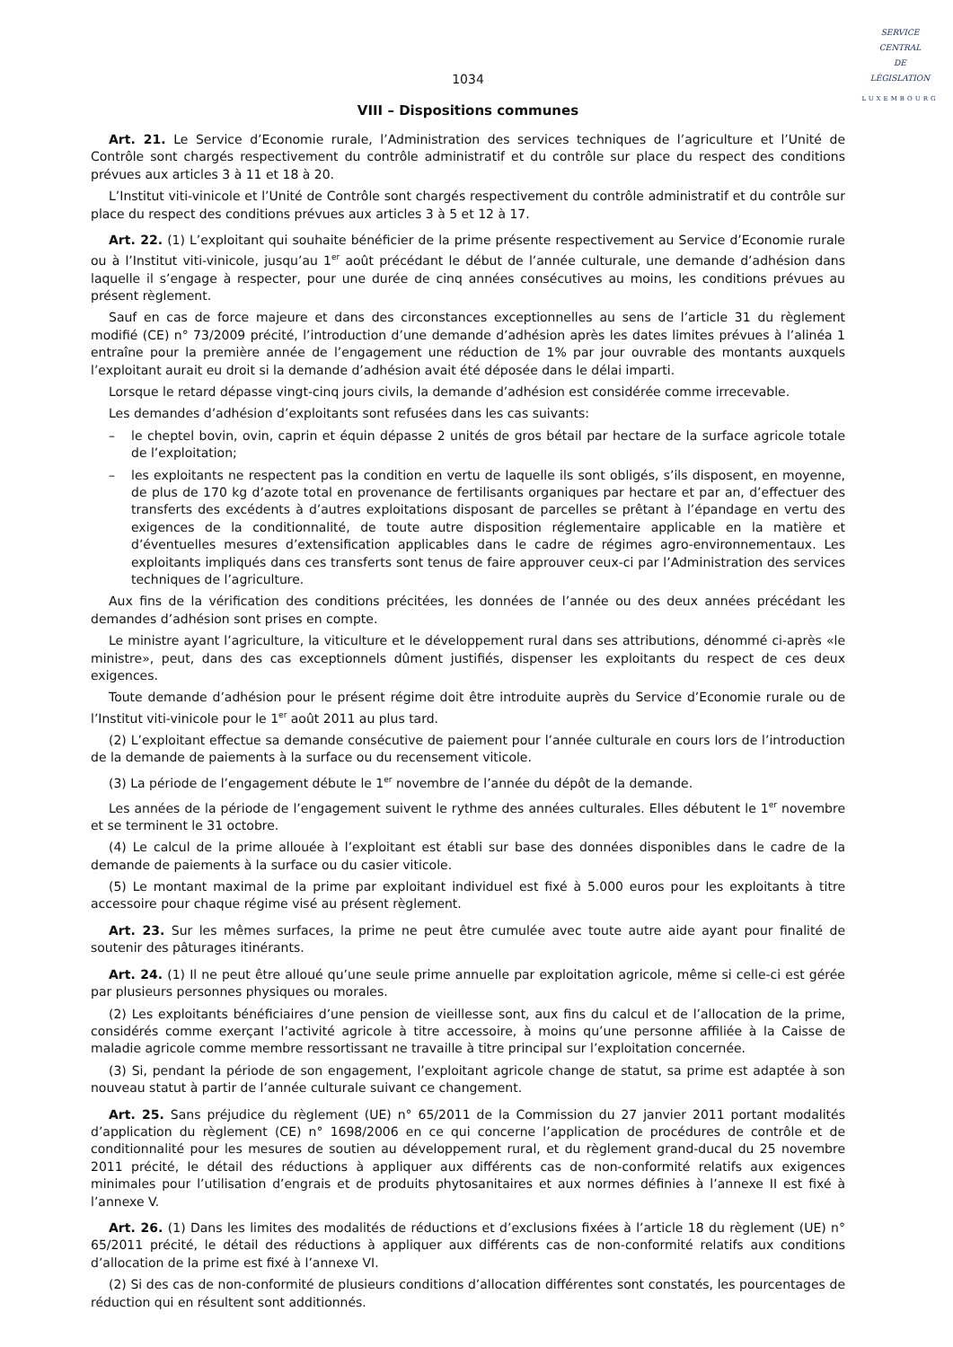SERVICE
CENTRAL
DE
LÉGISLATION
LUXEMBOURG
1034
VIII – Dispositions communes
Art. 21. Le Service d’Economie rurale, l’Administration des services techniques de l’agriculture et l’Unité de Contrôle sont chargés respectivement du contrôle administratif et du contrôle sur place du respect des conditions prévues aux articles 3 à 11 et 18 à 20.
L’Institut viti-vinicole et l’Unité de Contrôle sont chargés respectivement du contrôle administratif et du contrôle sur place du respect des conditions prévues aux articles 3 à 5 et 12 à 17.
Art. 22. (1) L’exploitant qui souhaite bénéficier de la prime présente respectivement au Service d’Economie rurale ou à l’Institut viti-vinicole, jusqu’au 1<sup>er</sup> août précédant le début de l’année culturale, une demande d’adhésion dans laquelle il s’engage à respecter, pour une durée de cinq années consécutives au moins, les conditions prévues au présent règlement.
Sauf en cas de force majeure et dans des circonstances exceptionnelles au sens de l’article 31 du règlement modifié (CE) n° 73/2009 précité, l’introduction d’une demande d’adhésion après les dates limites prévues à l’alinéa 1 entraîne pour la première année de l’engagement une réduction de 1% par jour ouvrable des montants auxquels l’exploitant aurait eu droit si la demande d’adhésion avait été déposée dans le délai imparti.
Lorsque le retard dépasse vingt-cinq jours civils, la demande d’adhésion est considérée comme irrecevable.
Les demandes d’adhésion d’exploitants sont refusées dans les cas suivants:
– le cheptel bovin, ovin, caprin et équin dépasse 2 unités de gros bétail par hectare de la surface agricole totale de l’exploitation;
– les exploitants ne respectent pas la condition en vertu de laquelle ils sont obligés, s’ils disposent, en moyenne, de plus de 170 kg d’azote total en provenance de fertilisants organiques par hectare et par an, d’effectuer des transferts des excédents à d’autres exploitations disposant de parcelles se prêtant à l’épandage en vertu des exigences de la conditionnalité, de toute autre disposition réglementaire applicable en la matière et d’éventuelles mesures d’extensification applicables dans le cadre de régimes agro-environnementaux. Les exploitants impliqués dans ces transferts sont tenus de faire approuver ceux-ci par l’Administration des services techniques de l’agriculture.
Aux fins de la vérification des conditions précitées, les données de l’année ou des deux années précédant les demandes d’adhésion sont prises en compte.
Le ministre ayant l’agriculture, la viticulture et le développement rural dans ses attributions, dénommé ci-après «le ministre», peut, dans des cas exceptionnels dûment justifiés, dispenser les exploitants du respect de ces deux exigences.
Toute demande d’adhésion pour le présent régime doit être introduite auprès du Service d’Economie rurale ou de l’Institut viti-vinicole pour le 1<sup>er</sup> août 2011 au plus tard.
(2) L’exploitant effectue sa demande consécutive de paiement pour l’année culturale en cours lors de l’introduction de la demande de paiements à la surface ou du recensement viticole.
(3) La période de l’engagement débute le 1<sup>er</sup> novembre de l’année du dépôt de la demande.
Les années de la période de l’engagement suivent le rythme des années culturales. Elles débutent le 1<sup>er</sup> novembre et se terminent le 31 octobre.
(4) Le calcul de la prime allouée à l’exploitant est établi sur base des données disponibles dans le cadre de la demande de paiements à la surface ou du casier viticole.
(5) Le montant maximal de la prime par exploitant individuel est fixé à 5.000 euros pour les exploitants à titre accessoire pour chaque régime visé au présent règlement.
Art. 23. Sur les mêmes surfaces, la prime ne peut être cumulée avec toute autre aide ayant pour finalité de soutenir des pâturages itinérants.
Art. 24. (1) Il ne peut être alloué qu’une seule prime annuelle par exploitation agricole, même si celle-ci est gérée par plusieurs personnes physiques ou morales.
(2) Les exploitants bénéficiaires d’une pension de vieillesse sont, aux fins du calcul et de l’allocation de la prime, considérés comme exerçant l’activité agricole à titre accessoire, à moins qu’une personne affiliée à la Caisse de maladie agricole comme membre ressortissant ne travaille à titre principal sur l’exploitation concernée.
(3) Si, pendant la période de son engagement, l’exploitant agricole change de statut, sa prime est adaptée à son nouveau statut à partir de l’année culturale suivant ce changement.
Art. 25. Sans préjudice du règlement (UE) n° 65/2011 de la Commission du 27 janvier 2011 portant modalités d’application du règlement (CE) n° 1698/2006 en ce qui concerne l’application de procédures de contrôle et de conditionnalité pour les mesures de soutien au développement rural, et du règlement grand-ducal du 25 novembre 2011 précité, le détail des réductions à appliquer aux différents cas de non-conformité relatifs aux exigences minimales pour l’utilisation d’engrais et de produits phytosanitaires et aux normes définies à l’annexe II est fixé à l’annexe V.
Art. 26. (1) Dans les limites des modalités de réductions et d’exclusions fixées à l’article 18 du règlement (UE) n° 65/2011 précité, le détail des réductions à appliquer aux différents cas de non-conformité relatifs aux conditions d’allocation de la prime est fixé à l’annexe VI.
(2) Si des cas de non-conformité de plusieurs conditions d’allocation différentes sont constatés, les pourcentages de réduction qui en résultent sont additionnés.